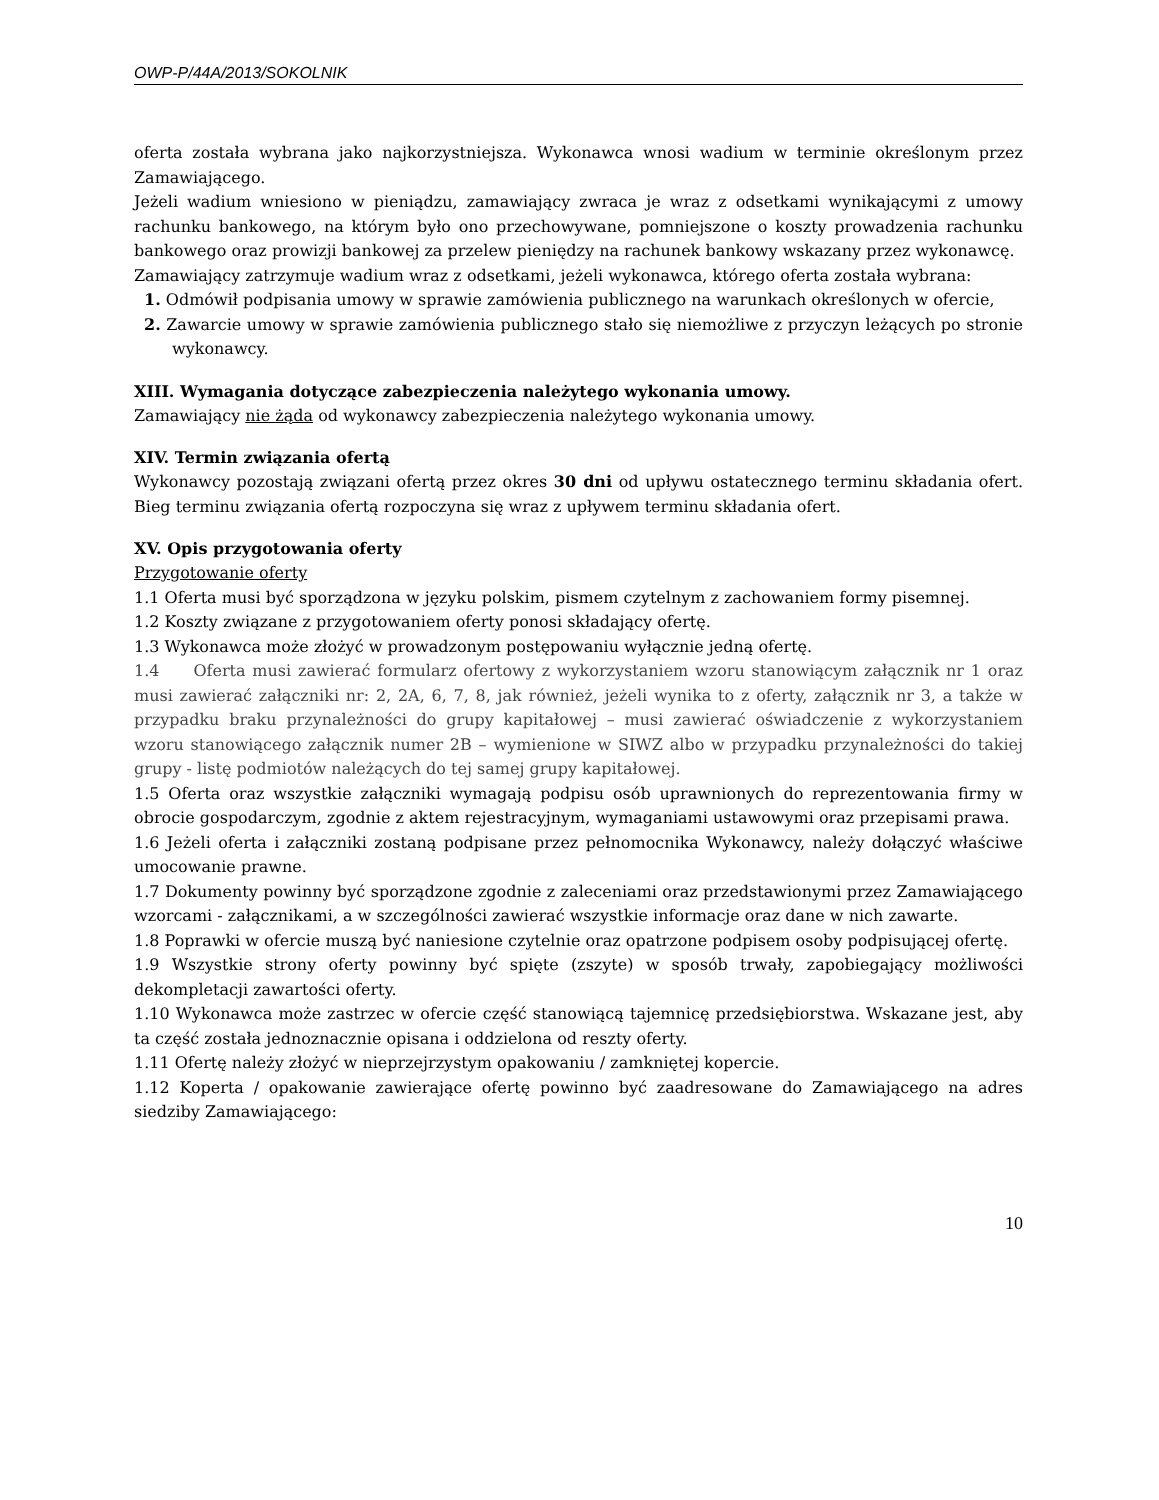OWP-P/44A/2013/SOKOLNIK
oferta została wybrana jako najkorzystniejsza. Wykonawca wnosi wadium w terminie określonym przez Zamawiającego.
Jeżeli wadium wniesiono w pieniądzu, zamawiający zwraca je wraz z odsetkami wynikającymi z umowy rachunku bankowego, na którym było ono przechowywane, pomniejszone o koszty prowadzenia rachunku bankowego oraz prowizji bankowej za przelew pieniędzy na rachunek bankowy wskazany przez wykonawcę.
Zamawiający zatrzymuje wadium wraz z odsetkami, jeżeli wykonawca, którego oferta została wybrana:
1. Odmówił podpisania umowy w sprawie zamówienia publicznego na warunkach określonych w ofercie,
2. Zawarcie umowy w sprawie zamówienia publicznego stało się niemożliwe z przyczyn leżących po stronie wykonawcy.
XIII. Wymagania dotyczące zabezpieczenia należytego wykonania umowy.
Zamawiający nie żąda od wykonawcy zabezpieczenia należytego wykonania umowy.
XIV. Termin związania ofertą
Wykonawcy pozostają związani ofertą przez okres 30 dni od upływu ostatecznego terminu składania ofert. Bieg terminu związania ofertą rozpoczyna się wraz z upływem terminu składania ofert.
XV. Opis przygotowania oferty
Przygotowanie oferty
1.1 Oferta musi być sporządzona w języku polskim, pismem czytelnym z zachowaniem formy pisemnej.
1.2 Koszty związane z przygotowaniem oferty ponosi składający ofertę.
1.3 Wykonawca może złożyć w prowadzonym postępowaniu wyłącznie jedną ofertę.
1.4 Oferta musi zawierać formularz ofertowy z wykorzystaniem wzoru stanowiącym załącznik nr 1 oraz musi zawierać załączniki nr: 2, 2A, 6, 7, 8, jak również, jeżeli wynika to z oferty, załącznik nr 3, a także w przypadku braku przynależności do grupy kapitałowej – musi zawierać oświadczenie z wykorzystaniem wzoru stanowiącego załącznik numer 2B – wymienione w SIWZ albo w przypadku przynależności do takiej grupy - listę podmiotów należących do tej samej grupy kapitałowej.
1.5 Oferta oraz wszystkie załączniki wymagają podpisu osób uprawnionych do reprezentowania firmy w obrocie gospodarczym, zgodnie z aktem rejestracyjnym, wymaganiami ustawowymi oraz przepisami prawa.
1.6 Jeżeli oferta i załączniki zostaną podpisane przez pełnomocnika Wykonawcy, należy dołączyć właściwe umocowanie prawne.
1.7 Dokumenty powinny być sporządzone zgodnie z zaleceniami oraz przedstawionymi przez Zamawiającego wzorcami - załącznikami, a w szczególności zawierać wszystkie informacje oraz dane w nich zawarte.
1.8 Poprawki w ofercie muszą być naniesione czytelnie oraz opatrzone podpisem osoby podpisującej ofertę.
1.9 Wszystkie strony oferty powinny być spięte (zszyte) w sposób trwały, zapobiegający możliwości dekompletacji zawartości oferty.
1.10 Wykonawca może zastrzec w ofercie część stanowiącą tajemnicę przedsiębiorstwa. Wskazane jest, aby ta część została jednoznacznie opisana i oddzielona od reszty oferty.
1.11 Ofertę należy złożyć w nieprzejrzystym opakowaniu / zamkniętej kopercie.
1.12 Koperta / opakowanie zawierające ofertę powinno być zaadresowane do Zamawiającego na adres siedziby Zamawiającego:
10